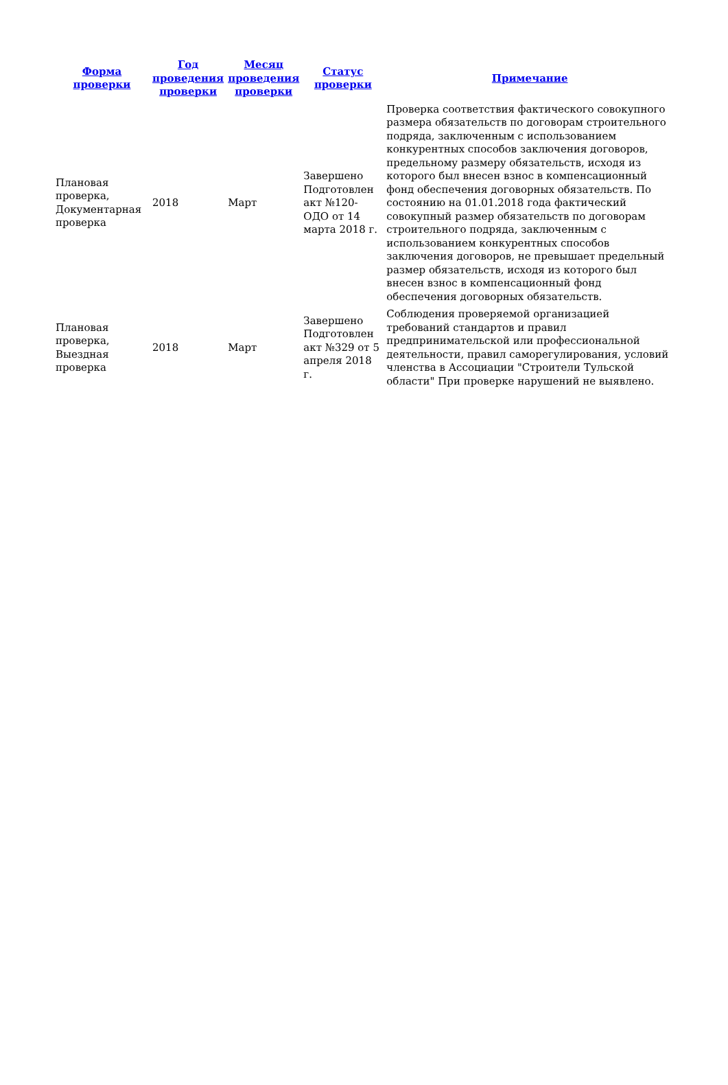| Форма проверки | Год проведения проверки | Месяц проведения проверки | Статус проверки | Примечание |
| --- | --- | --- | --- | --- |
| Плановая проверка, Документарная проверка | 2018 | Март | Завершено Подготовлен акт №120-ОДО от 14 марта 2018 г. | Проверка соответствия фактического совокупного размера обязательств по договорам строительного подряда, заключенным с использованием конкурентных способов заключения договоров, предельному размеру обязательств, исходя из которого был внесен взнос в компенсационный фонд обеспечения договорных обязательств. По состоянию на 01.01.2018 года фактический совокупный размер обязательств по договорам строительного подряда, заключенным с использованием конкурентных способов заключения договоров, не превышает предельный размер обязательств, исходя из которого был внесен взнос в компенсационный фонд обеспечения договорных обязательств. |
| Плановая проверка, Выездная проверка | 2018 | Март | Завершено Подготовлен акт №329 от 5 апреля 2018 г. | Соблюдения проверяемой организацией требований стандартов и правил предпринимательской или профессиональной деятельности, правил саморегулирования, условий членства в Ассоциации "Строители Тульской области" При проверке нарушений не выявлено. |